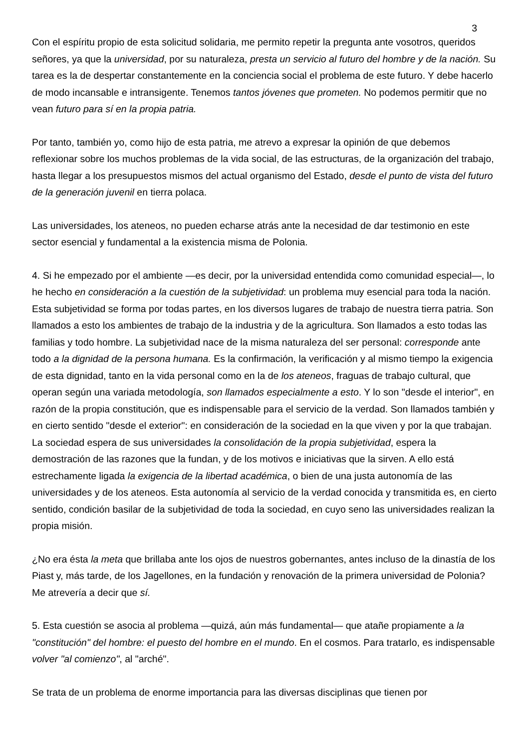3
Con el espíritu propio de esta solicitud solidaria, me permito repetir la pregunta ante vosotros, queridos señores, ya que la universidad, por su naturaleza, presta un servicio al futuro del hombre y de la nación. Su tarea es la de despertar constantemente en la conciencia social el problema de este futuro. Y debe hacerlo de modo incansable e intransigente. Tenemos tantos jóvenes que prometen. No podemos permitir que no vean futuro para sí en la propia patria.
Por tanto, también yo, como hijo de esta patria, me atrevo a expresar la opinión de que debemos reflexionar sobre los muchos problemas de la vida social, de las estructuras, de la organización del trabajo, hasta llegar a los presupuestos mismos del actual organismo del Estado, desde el punto de vista del futuro de la generación juvenil en tierra polaca.
Las universidades, los ateneos, no pueden echarse atrás ante la necesidad de dar testimonio en este sector esencial y fundamental a la existencia misma de Polonia.
4. Si he empezado por el ambiente —es decir, por la universidad entendida como comunidad especial—, lo he hecho en consideración a la cuestión de la subjetividad: un problema muy esencial para toda la nación. Esta subjetividad se forma por todas partes, en los diversos lugares de trabajo de nuestra tierra patria. Son llamados a esto los ambientes de trabajo de la industria y de la agricultura. Son llamados a esto todas las familias y todo hombre. La subjetividad nace de la misma naturaleza del ser personal: corresponde ante todo a la dignidad de la persona humana. Es la confirmación, la verificación y al mismo tiempo la exigencia de esta dignidad, tanto en la vida personal como en la de los ateneos, fraguas de trabajo cultural, que operan según una variada metodología, son llamados especialmente a esto. Y lo son "desde el interior", en razón de la propia constitución, que es indispensable para el servicio de la verdad. Son llamados también y en cierto sentido "desde el exterior": en consideración de la sociedad en la que viven y por la que trabajan. La sociedad espera de sus universidades la consolidación de la propia subjetividad, espera la demostración de las razones que la fundan, y de los motivos e iniciativas que la sirven. A ello está estrechamente ligada la exigencia de la libertad académica, o bien de una justa autonomía de las universidades y de los ateneos. Esta autonomía al servicio de la verdad conocida y transmitida es, en cierto sentido, condición basilar de la subjetividad de toda la sociedad, en cuyo seno las universidades realizan la propia misión.
¿No era ésta la meta que brillaba ante los ojos de nuestros gobernantes, antes incluso de la dinastía de los Piast y, más tarde, de los Jagellones, en la fundación y renovación de la primera universidad de Polonia? Me atrevería a decir que sí.
5. Esta cuestión se asocia al problema —quizá, aún más fundamental— que atañe propiamente a la "constitución" del hombre: el puesto del hombre en el mundo. En el cosmos. Para tratarlo, es indispensable volver "al comienzo", al "arché".
Se trata de un problema de enorme importancia para las diversas disciplinas que tienen por